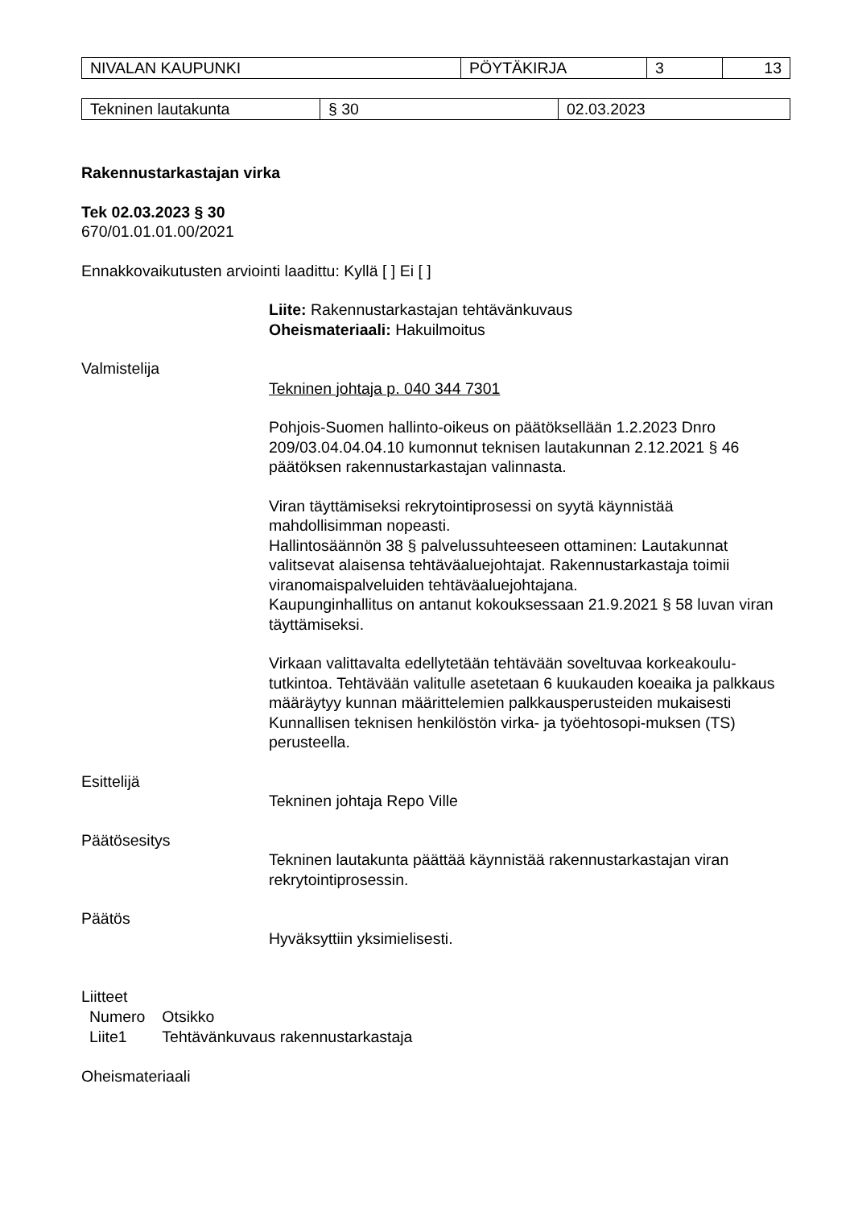| NIVALAN KAUPUNKI | PÖYTÄKIRJA | 3 | 13 |
| Tekninen lautakunta | § 30 | 02.03.2023 |
Rakennustarkastajan virka
Tek 02.03.2023 § 30
670/01.01.01.00/2021
Ennakkovaikutusten arviointi laadittu: Kyllä [ ] Ei [ ]
Liite: Rakennustarkastajan tehtävänkuvaus
Oheismateriaali: Hakuilmoitus
Valmistelija
Tekninen johtaja p. 040 344 7301
Pohjois-Suomen hallinto-oikeus on päätöksellään 1.2.2023 Dnro 209/03.04.04.04.10 kumonnut teknisen lautakunnan 2.12.2021 § 46 päätöksen rakennustarkastajan valinnasta.
Viran täyttämiseksi rekrytointiprosessi on syytä käynnistää mahdollisimman nopeasti.
Hallintosäännön 38 § palvelussuhteeseen ottaminen: Lautakunnat valitsevat alaisensa tehtäväaluejohtajat. Rakennustarkastaja toimii viranomaispalveluiden tehtäväaluejohtajana.
Kaupunginhallitus on antanut kokouksessaan 21.9.2021 § 58 luvan viran täyttämiseksi.
Virkaan valittavalta edellytetään tehtävään soveltuvaa korkeakoulu-tutkintoa. Tehtävään valitulle asetetaan 6 kuukauden koeaika ja palkkaus määräytyy kunnan määrittelemien palkkausperusteiden mukaisesti Kunnallisen teknisen henkilöstön virka- ja työehtosopi-muksen (TS) perusteella.
Esittelijä
Tekninen johtaja Repo Ville
Päätösesitys
Tekninen lautakunta päättää käynnistää rakennustarkastajan viran rekrytointiprosessin.
Päätös
Hyväksyttiin yksimielisesti.
Liitteet
| Numero | Otsikko |
| Liite1 | Tehtävänkuvaus rakennustarkastaja |
Oheismateriaali